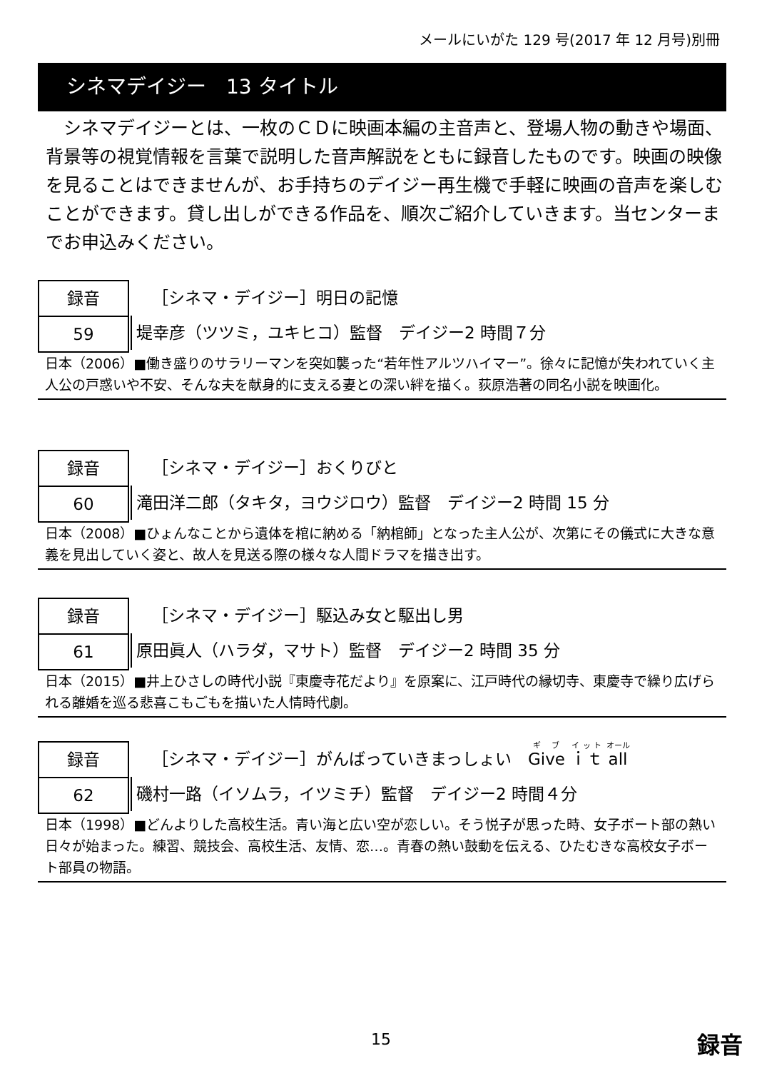メールにいがた 129 号(2017 年 12 月号)別冊
シネマデイジー　13 タイトル
　シネマデイジーとは、一枚のＣＤに映画本編の主音声と、登場人物の動きや場面、背景等の視覚情報を言葉で説明した音声解説をともに録音したものです。映画の映像を見ることはできませんが、お手持ちのデイジー再生機で手軽に映画の音声を楽しむことができます。貸し出しができる作品を、順次ご紹介していきます。当センターまでお申込みください。
録音
59
［シネマ・デイジー］明日の記憶
堤幸彦（ツツミ，ユキヒコ）監督　デイジー2 時間７分
日本（2006）■働き盛りのサラリーマンを突如襲った“若年性アルツハイマー”。徐々に記憶が失われていく主人公の戸惑いや不安、そんな夫を献身的に支える妻との深い絆を描く。荻原浩著の同名小説を映画化。
録音
60
［シネマ・デイジー］おくりびと
滝田洋二郎（タキタ，ヨウジロウ）監督　デイジー2 時間 15 分
日本（2008）■ひょんなことから遺体を棺に納める「納棺師」となった主人公が、次第にその儀式に大きな意義を見出していく姿と、故人を見送る際の様々な人間ドラマを描き出す。
録音
61
［シネマ・デイジー］駆込み女と駆出し男
原田眞人（ハラダ，マサト）監督　デイジー2 時間 35 分
日本（2015）■井上ひさしの時代小説『東慶寺花だより』を原案に、江戸時代の縁切寺、東慶寺で繰り広げられる離婚を巡る悲喜こもごもを描いた人情時代劇。
録音
62
［シネマ・デイジー］がんばっていきまっしょい　Give ｉｔ all
磯村一路（イソムラ，イツミチ）監督　デイジー2 時間４分
日本（1998）■どんよりした高校生活。青い海と広い空が恋しい。そう悦子が思った時、女子ボート部の熱い日々が始まった。練習、競技会、高校生活、友情、恋…。青春の熱い鼓動を伝える、ひたむきな高校女子ボート部員の物語。
15 録音